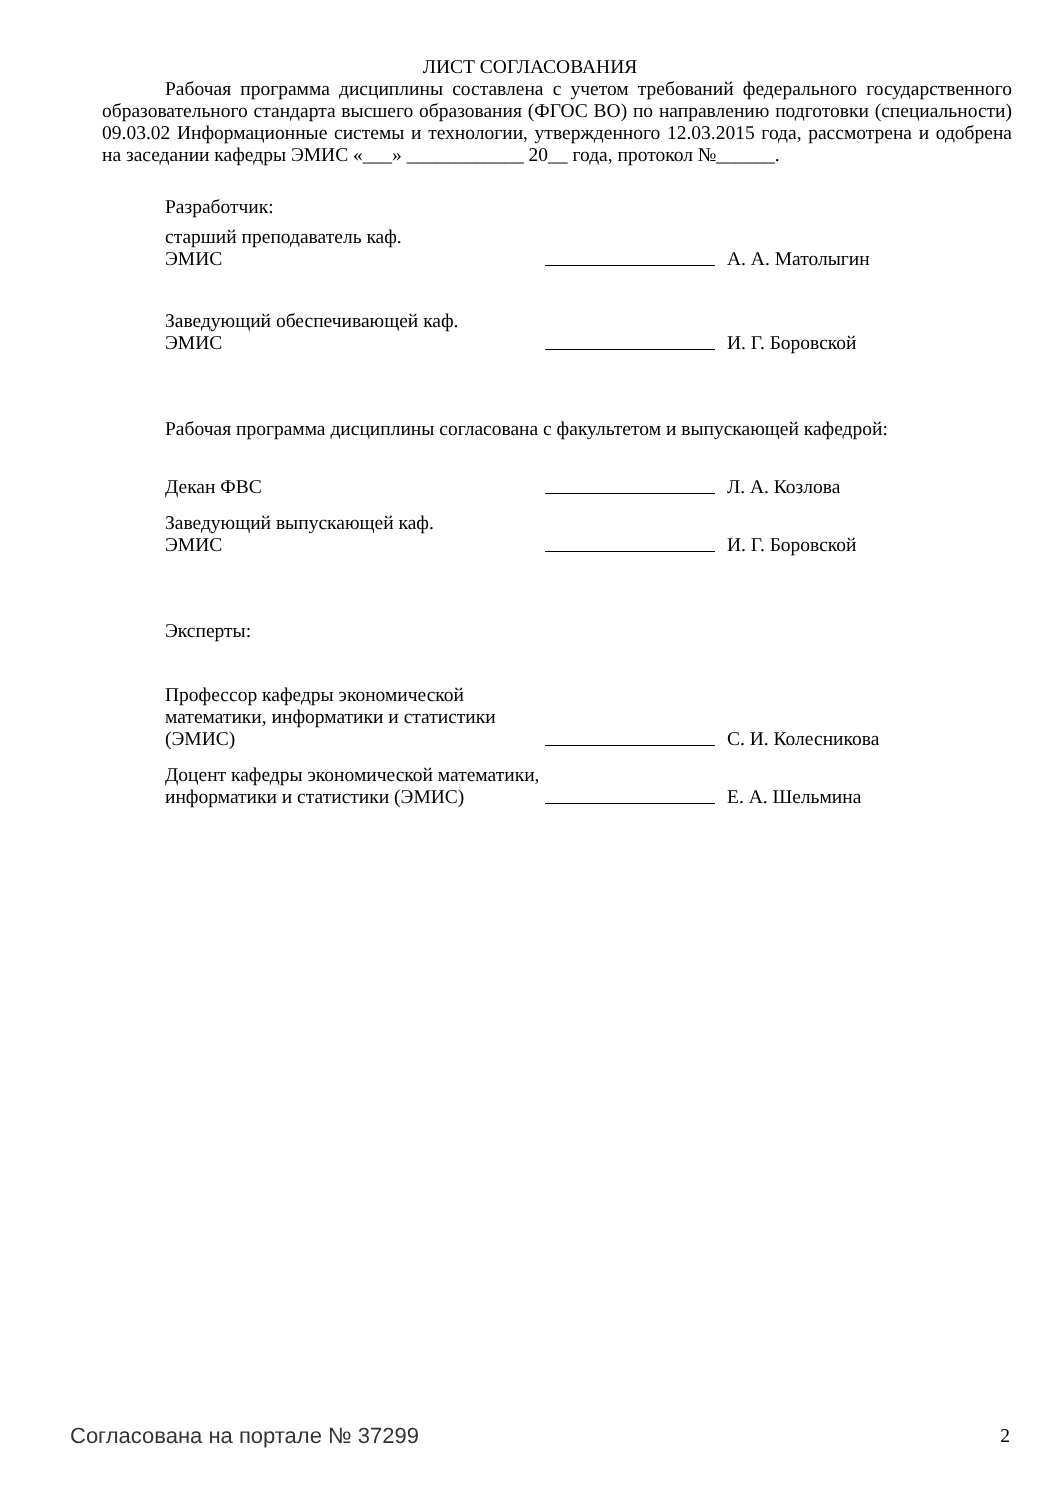ЛИСТ СОГЛАСОВАНИЯ
Рабочая программа дисциплины составлена с учетом требований федерального государственного образовательного стандарта высшего образования (ФГОС ВО) по направлению подготовки (специальности) 09.03.02 Информационные системы и технологии, утвержденного 12.03.2015 года, рассмотрена и одобрена на заседании кафедры ЭМИС «___» ____________ 20__ года, протокол №______.
Разработчик:
старший преподаватель каф.
ЭМИС
А. А. Матолыгин
Заведующий обеспечивающей каф.
ЭМИС
И. Г. Боровской
Рабочая программа дисциплины согласована с факультетом и выпускающей кафедрой:
Декан ФВС
Л. А. Козлова
Заведующий выпускающей каф.
ЭМИС
И. Г. Боровской
Эксперты:
Профессор кафедры экономической математики, информатики и статистики (ЭМИС)
С. И. Колесникова
Доцент кафедры экономической математики, информатики и статистики (ЭМИС)
Е. А. Шельмина
Согласована на портале № 37299 2